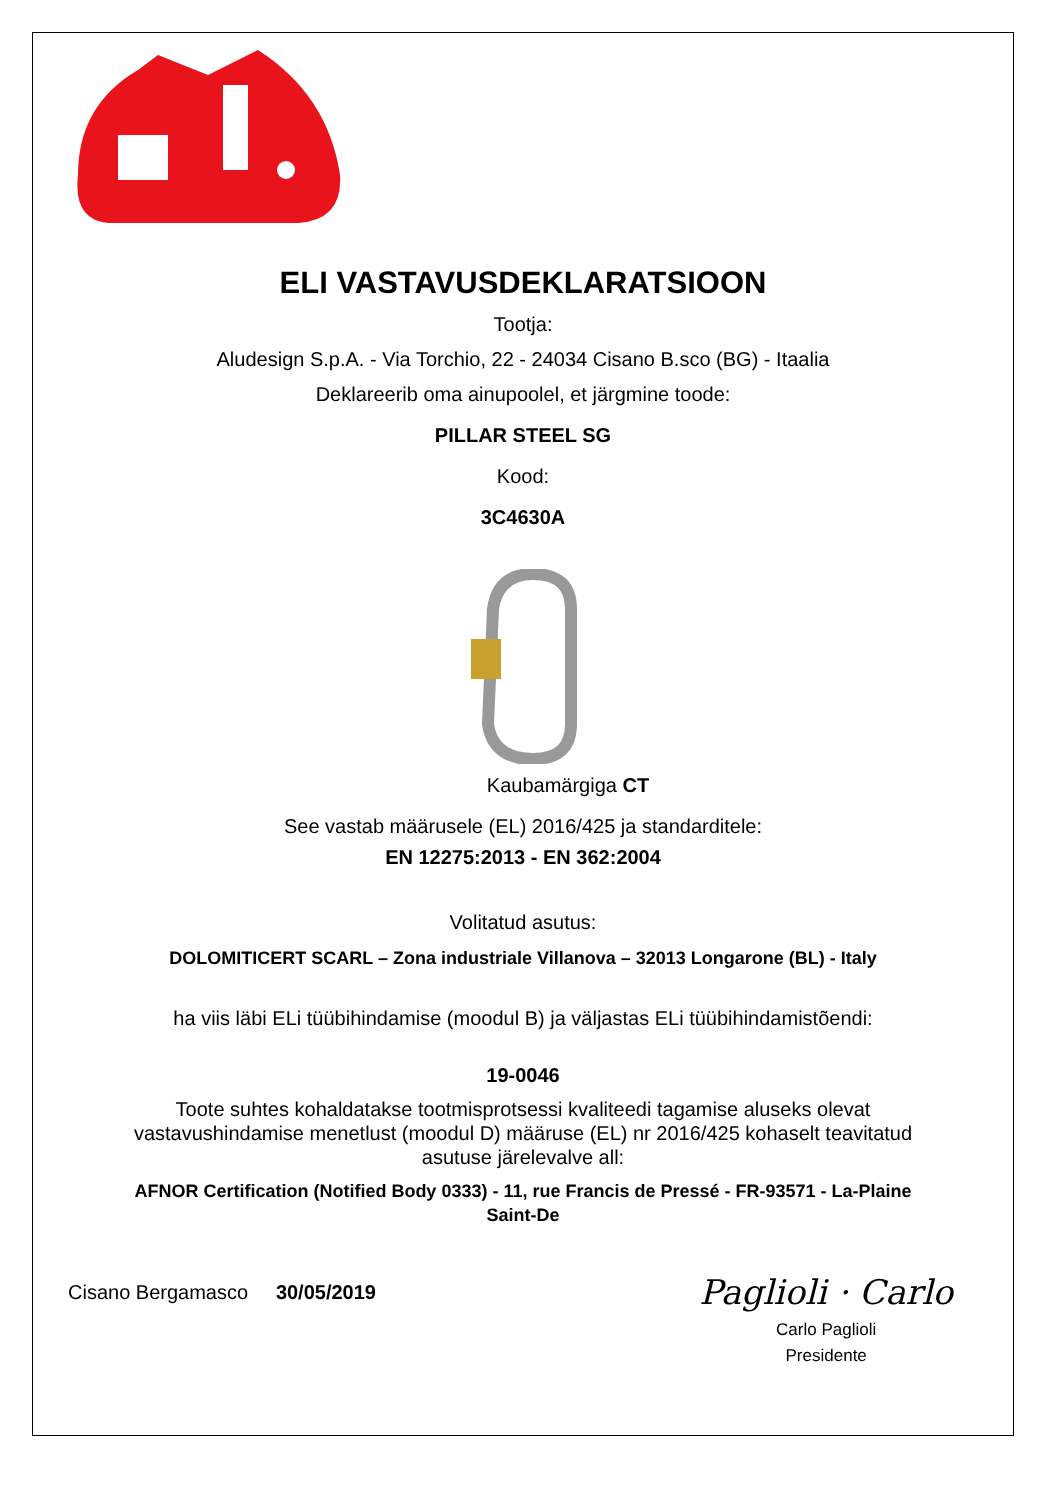ELI VASTAVUSDEKLARATSIOON
Tootja:
Aludesign S.p.A. - Via Torchio, 22 - 24034 Cisano B.sco (BG) - Itaalia
Deklareerib oma ainupoolel, et järgmine toode:
PILLAR STEEL SG
Kood:
3C4630A
Kaubamärgiga CT
See vastab määrusele (EL) 2016/425 ja standarditele:
EN 12275:2013 - EN 362:2004
Volitatud asutus:
DOLOMITICERT SCARL – Zona industriale Villanova – 32013 Longarone (BL) - Italy
ha viis läbi ELi tüübihindamise (moodul B) ja väljastas ELi tüübihindamistõendi:
19-0046
Toote suhtes kohaldatakse tootmisprotsessi kvaliteedi tagamise aluseks olevat
vastavushindamise menetlust (moodul D) määruse (EL) nr 2016/425 kohaselt teavitatud
asutuse järelevalve all:
AFNOR Certification (Notified Body 0333) - 11, rue Francis de Pressé - FR-93571 - La-Plaine
Saint-De
Cisano Bergamasco 30/05/2019
Paglioli · Carlo
Carlo Paglioli
Presidente